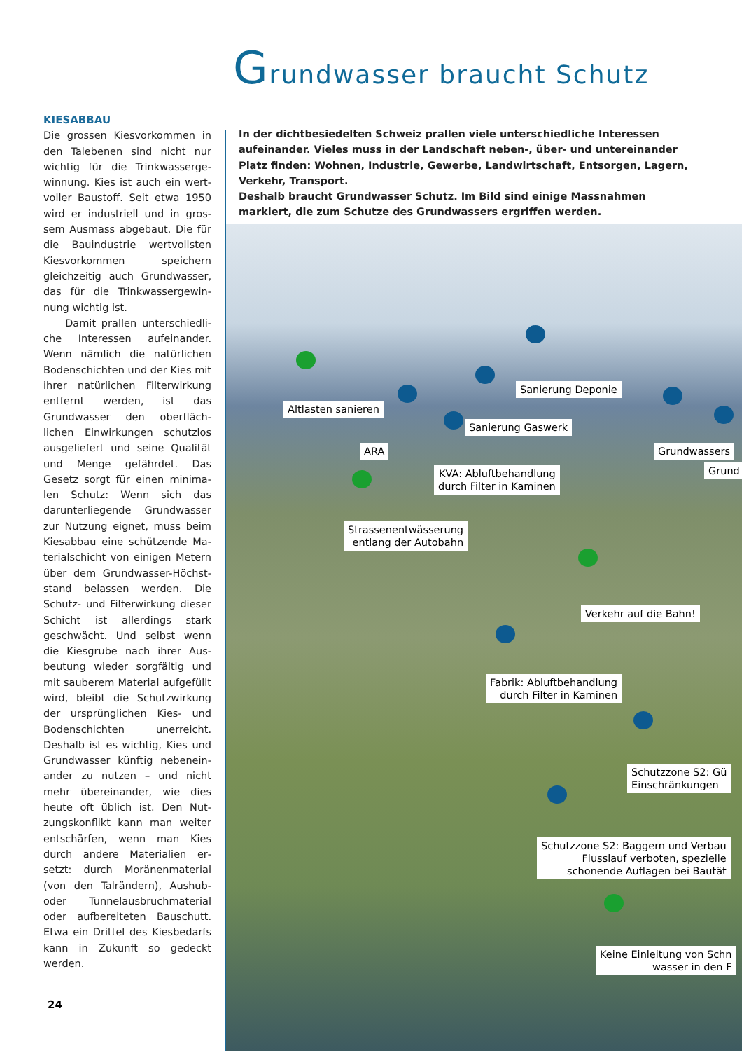Grundwasser braucht Schutz
KIESABBAU
Die grossen Kiesvorkommen in den Talebenen sind nicht nur wichtig für die Trinkwasserge­winnung. Kies ist auch ein wert­voller Baustoff. Seit etwa 1950 wird er industriell und in gros­sem Ausmass abgebaut. Die für die Bauindustrie wertvoll­sten Kiesvorkommen speichern gleichzeitig auch Grundwasser, das für die Trinkwassergewin­nung wichtig ist.
Damit prallen unterschiedli­che Interessen aufeinander. Wenn nämlich die natürlichen Bodenschichten und der Kies mit ihrer natürlichen Filterwir­kung entfernt werden, ist das Grundwasser den oberfläch­lichen Einwirkungen schutzlos ausgeliefert und seine Qualität und Menge gefährdet. Das Gesetz sorgt für einen minima­len Schutz: Wenn sich das darunterliegende Grundwasser zur Nutzung eignet, muss beim Kiesabbau eine schützende Ma­terialschicht von einigen Metern über dem Grundwasser-Höchst­stand belassen werden. Die Schutz- und Filterwirkung dieser Schicht ist allerdings stark geschwächt. Und selbst wenn die Kiesgrube nach ihrer Aus­beutung wieder sorgfältig und mit sauberem Material aufge­füllt wird, bleibt die Schutzwir­kung der ursprünglichen Kies- und Bodenschichten unerreicht. Deshalb ist es wichtig, Kies und Grundwasser künftig nebenein­ander zu nutzen – und nicht mehr übereinander, wie dies heute oft üblich ist. Den Nut­zungskonflikt kann man weiter entschärfen, wenn man Kies durch andere Materialien er­setzt: durch Moränenmaterial (von den Talrändern), Aushub- oder Tunnelausbruchmaterial oder aufbereiteten Bauschutt. Etwa ein Drittel des Kies­bedarfs kann in Zukunft so gedeckt werden.
24
In der dichtbesiedelten Schweiz prallen viele unterschiedliche Interessen aufeinander. Vieles muss in der Landschaft neben-, über- und untereinander Platz finden: Wohnen, Industrie, Gewerbe, Landwirtschaft, Entsorgen, Lagern, Verkehr, Transport.
Deshalb braucht Grundwasser Schutz. Im Bild sind einige Massnahmen markiert, die zum Schutze des Grundwassers ergriffen werden.
Sanierung Deponie
Altlasten sanieren
Sanierung Gaswerk
ARA Grundwassers
Grund
KVA: Abluftbehandlung
durch Filter in Kaminen
Strassenentwässerung
entlang der Autobahn
Verkehr auf die Bahn!
Fabrik: Abluftbehandlung
durch Filter in Kaminen
Schutzzone S2: Gü
Einschränkungen
Schutzzone S2: Baggern und Verbau
Flusslauf verboten, spezielle
schonende Auflagen bei Bautät
Keine Einleitung von Schn
wasser in den F